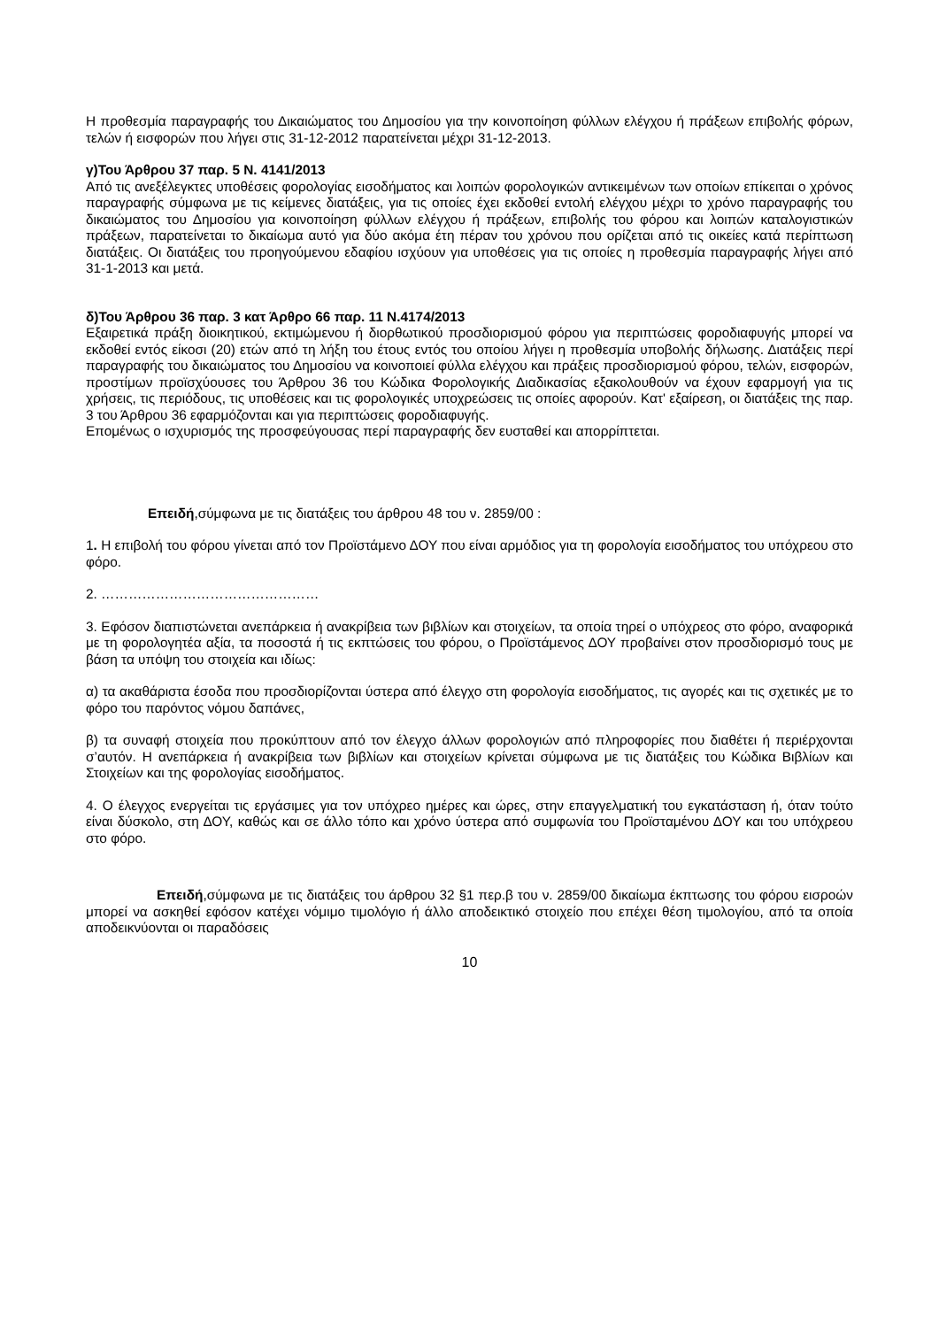Η προθεσμία παραγραφής του Δικαιώματος του Δημοσίου για την κοινοποίηση φύλλων ελέγχου ή πράξεων επιβολής φόρων, τελών ή εισφορών που λήγει στις 31-12-2012 παρατείνεται μέχρι 31-12-2013.
γ)Του Άρθρου 37 παρ. 5 Ν. 4141/2013
Από τις ανεξέλεγκτες υποθέσεις φορολογίας εισοδήματος και λοιπών φορολογικών αντικειμένων των οποίων επίκειται ο χρόνος παραγραφής σύμφωνα με τις κείμενες διατάξεις, για τις οποίες έχει εκδοθεί εντολή ελέγχου μέχρι το χρόνο παραγραφής του δικαιώματος του Δημοσίου για κοινοποίηση φύλλων ελέγχου ή πράξεων, επιβολής του φόρου και λοιπών καταλογιστικών πράξεων, παρατείνεται το δικαίωμα αυτό για δύο ακόμα έτη πέραν του χρόνου που ορίζεται από τις οικείες κατά περίπτωση διατάξεις. Οι διατάξεις του προηγούμενου εδαφίου ισχύουν για υποθέσεις για τις οποίες η προθεσμία παραγραφής λήγει από 31-1-2013 και μετά.
δ)Του Άρθρου 36 παρ. 3 κατ Άρθρο 66 παρ. 11 Ν.4174/2013
Εξαιρετικά πράξη διοικητικού, εκτιμώμενου ή διορθωτικού προσδιορισμού φόρου για περιπτώσεις φοροδιαφυγής μπορεί να εκδοθεί εντός είκοσι (20) ετών από τη λήξη του έτους εντός του οποίου λήγει η προθεσμία υποβολής δήλωσης. Διατάξεις περί παραγραφής του δικαιώματος του Δημοσίου να κοινοποιεί φύλλα ελέγχου και πράξεις προσδιορισμού φόρου, τελών, εισφορών, προστίμων προϊσχύουσες του Άρθρου 36 του Κώδικα Φορολογικής Διαδικασίας εξακολουθούν να έχουν εφαρμογή για τις χρήσεις, τις περιόδους, τις υποθέσεις και τις φορολογικές υποχρεώσεις τις οποίες αφορούν. Κατ' εξαίρεση, οι διατάξεις της παρ. 3 του Άρθρου 36 εφαρμόζονται και για περιπτώσεις φοροδιαφυγής.
Επομένως ο ισχυρισμός της προσφεύγουσας περί παραγραφής δεν ευσταθεί και απορρίπτεται.
Επειδή,σύμφωνα με τις διατάξεις του άρθρου 48 του ν. 2859/00 :
1. Η επιβολή του φόρου γίνεται από τον Προϊστάμενο ΔΟΥ που είναι αρμόδιος για τη φορολογία εισοδήματος του υπόχρεου στο φόρο.
2. …………………………………………
3. Εφόσον διαπιστώνεται ανεπάρκεια ή ανακρίβεια των βιβλίων και στοιχείων, τα οποία τηρεί ο υπόχρεος στο φόρο, αναφορικά με τη φορολογητέα αξία, τα ποσοστά ή τις εκπτώσεις του φόρου, ο Προϊστάμενος ΔΟΥ προβαίνει στον προσδιορισμό τους με βάση τα υπόψη του στοιχεία και ιδίως:
α) τα ακαθάριστα έσοδα που προσδιορίζονται ύστερα από έλεγχο στη φορολογία εισοδήματος, τις αγορές και τις σχετικές με το φόρο του παρόντος νόμου δαπάνες,
β) τα συναφή στοιχεία που προκύπτουν από τον έλεγχο άλλων φορολογιών από πληροφορίες που διαθέτει ή περιέρχονται σ’αυτόν. Η ανεπάρκεια ή ανακρίβεια των βιβλίων και στοιχείων κρίνεται σύμφωνα με τις διατάξεις του Κώδικα Βιβλίων και Στοιχείων και της φορολογίας εισοδήματος.
4. Ο έλεγχος ενεργείται τις εργάσιμες για τον υπόχρεο ημέρες και ώρες, στην επαγγελματική του εγκατάσταση ή, όταν τούτο είναι δύσκολο, στη ΔΟΥ, καθώς και σε άλλο τόπο και χρόνο ύστερα από συμφωνία του Προϊσταμένου ΔΟΥ και του υπόχρεου στο φόρο.
Επειδή,σύμφωνα με τις διατάξεις του άρθρου 32 §1 περ.β του ν. 2859/00 δικαίωμα έκπτωσης του φόρου εισροών μπορεί να ασκηθεί εφόσον κατέχει νόμιμο τιμολόγιο ή άλλο αποδεικτικό στοιχείο που επέχει θέση τιμολογίου, από τα οποία αποδεικνύονται οι παραδόσεις
10